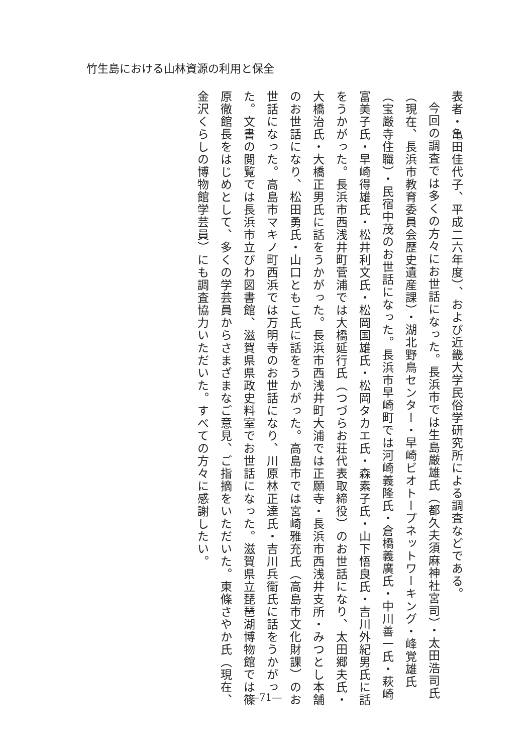竹生島における山林資源の利用と保全
表者・亀田佳代子、平成二六年度）、および近畿大学民俗学研究所による調査などである。
今回の調査では多くの方々にお世話になった。長浜市では生島厳雄氏（都久夫須麻神社宮司）・太田浩司氏（現在、長浜市教育委員会歴史遺産課）・湖北野鳥センター・早崎ビオトープネットワーキング・峰覚雄氏（宝厳寺住職）・民宿中茂のお世話になった。長浜市早崎町では河崎義隆氏・倉橋義廣氏・中川善一氏・萩崎富美子氏・早崎得雄氏・松井利文氏・松岡国雄氏・松岡タカエ氏・森素子氏・山下悟良氏・吉川外紀男氏に話をうかがった。長浜市西浅井町菅浦では大橋延行氏（つづらお荘代表取締役）のお世話になり、太田郷夫氏・大橋治氏・大橋正男氏に話をうかがった。長浜市西浅井町大浦では正願寺・長浜市西浅井支所・みつとし本舗のお世話になり、松田勇氏・山口ともこ氏に話をうかがった。高島市では宮崎雅充氏（高島市文化財課）のお世話になった。高島市マキノ町西浜では万明寺のお世話になり、川原林正達氏・吉川兵衛氏に話をうかがった。文書の閲覧では長浜市立びわ図書館、滋賀県県政史料室でお世話になった。滋賀県立琵琶湖博物館では篠原徹館長をはじめとして、多くの学芸員からさまざまなご意見、ご指摘をいただいた。東條さやか氏（現在、金沢くらしの博物館学芸員）にも調査協力いただいた。すべての方々に感謝したい。
—71—